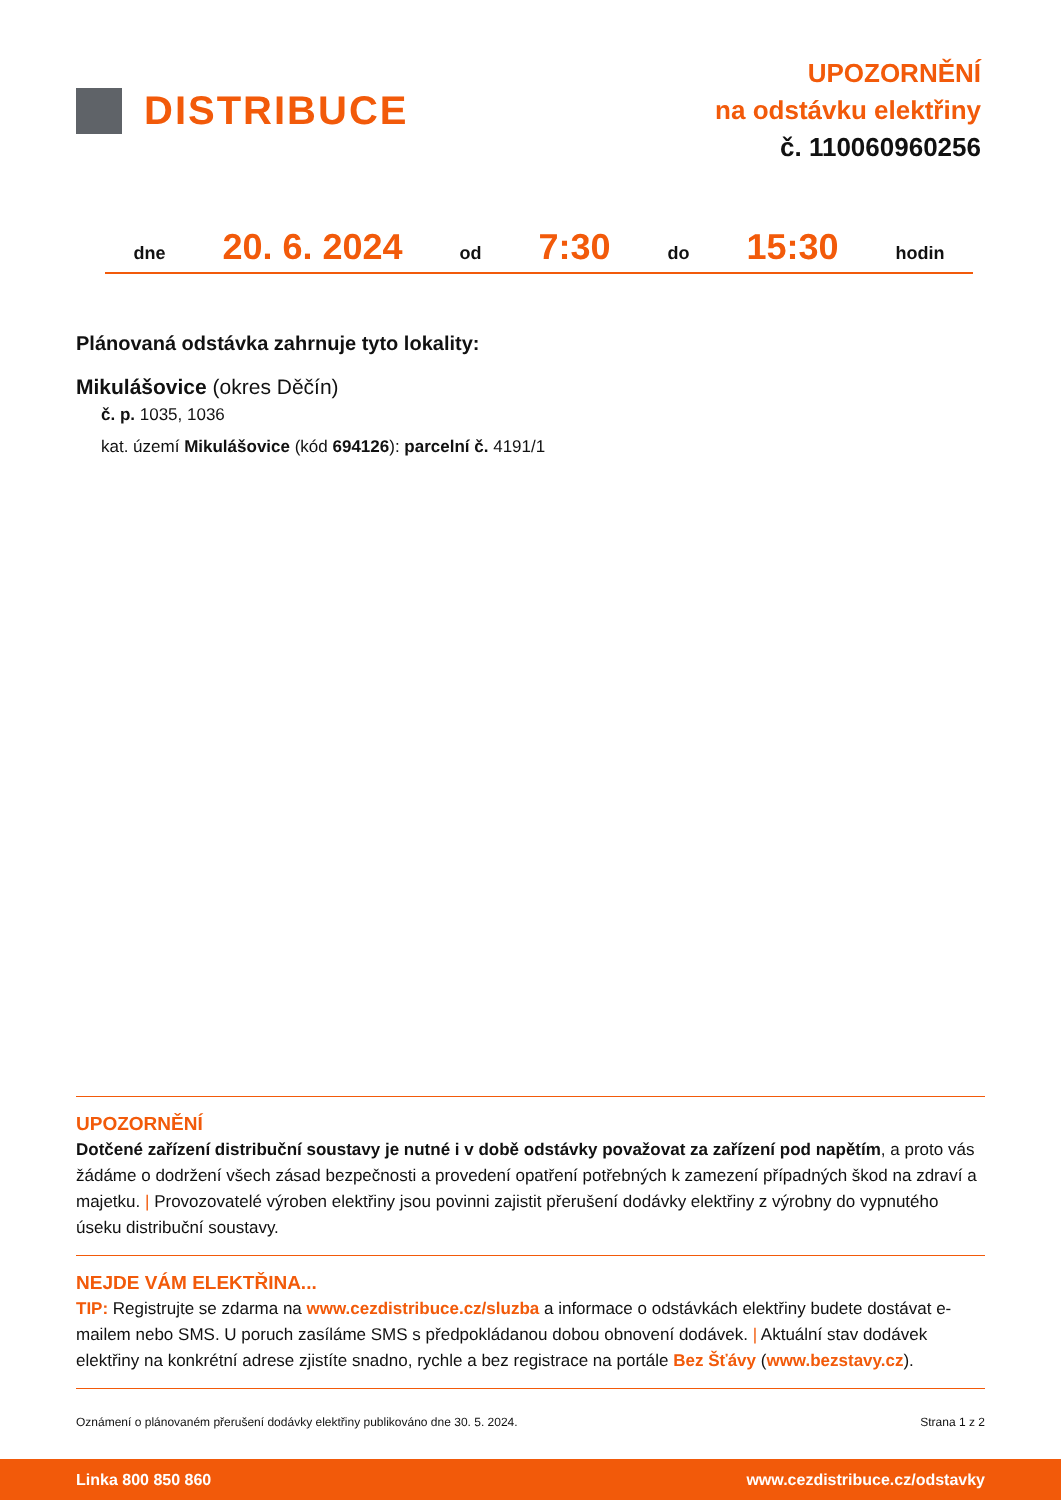DISTRIBUCE
UPOZORNĚNÍ
na odstávku elektřiny
č. 110060960256
dne 20. 6. 2024 od 7:30 do 15:30 hodin
Plánovaná odstávka zahrnuje tyto lokality:
Mikulášovice (okres Děčín)
č. p. 1035, 1036
kat. území Mikulášovice (kód 694126): parcelní č. 4191/1
UPOZORNĚNÍ
Dotčené zařízení distribuční soustavy je nutné i v době odstávky považovat za zařízení pod napětím, a proto vás žádáme o dodržení všech zásad bezpečnosti a provedení opatření potřebných k zamezení případných škod na zdraví a majetku. | Provozovatelé výroben elektřiny jsou povinni zajistit přerušení dodávky elektřiny z výrobny do vypnutého úseku distribuční soustavy.
NEJDE VÁM ELEKTŘINA...
TIP: Registrujte se zdarma na www.cezdistribuce.cz/sluzba a informace o odstávkách elektřiny budete dostávat e-mailem nebo SMS. U poruch zasíláme SMS s předpokládanou dobou obnovení dodávek. | Aktuální stav dodávek elektřiny na konkrétní adrese zjistíte snadno, rychle a bez registrace na portále Bez Šťávy (www.bezstavy.cz).
Oznámení o plánovaném přerušení dodávky elektřiny publikováno dne 30. 5. 2024. Strana 1 z 2
Linka 800 850 860 www.cezdistribuce.cz/odstavky